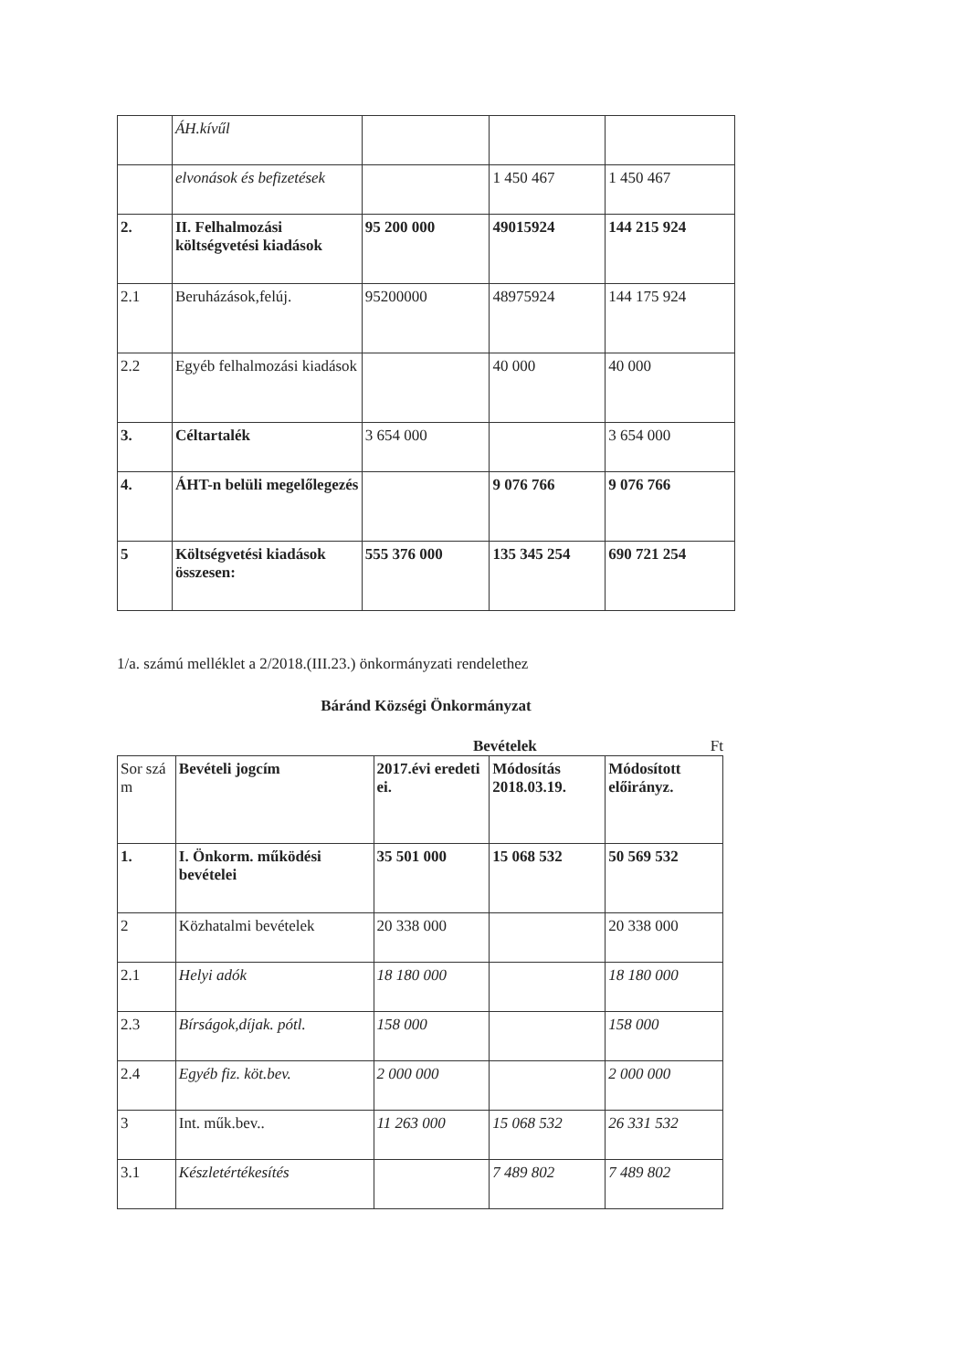| | ÁH.kívűl | | | |
| | elvonások és befizetések | | 1 450 467 | 1 450 467 |
| 2. | II. Felhalmozási költségvetési kiadások | 95 200 000 | 49015924 | 144 215 924 |
| 2.1 | Beruházások,felúj. | 95200000 | 48975924 | 144 175 924 |
| 2.2 | Egyéb felhalmozási kiadások | | 40 000 | 40 000 |
| 3. | Céltartalék | 3 654 000 | | 3 654 000 |
| 4. | ÁHT-n belüli megelőlegezés | | 9 076 766 | 9 076 766 |
| 5 | Költségvetési kiadások összesen: | 555 376 000 | 135 345 254 | 690 721 254 |
1/a. számú melléklet a 2/2018.(III.23.) önkormányzati rendelethez
Báránd Községi Önkormányzat
Bevételek Ft
| Sor szá m | Bevételi jogcím | 2017.évi eredeti ei. | Módosítás 2018.03.19. | Módosított előirányz. |
| 1. | I. Önkorm. működési bevételei | 35 501 000 | 15 068 532 | 50 569 532 |
| 2 | Közhatalmi bevételek | 20 338 000 | | 20 338 000 |
| 2.1 | Helyi adók | 18 180 000 | | 18 180 000 |
| 2.3 | Bírságok,díjak. pótl. | 158 000 | | 158 000 |
| 2.4 | Egyéb fiz. köt.bev. | 2 000 000 | | 2 000 000 |
| 3 | Int. műk.bev.. | 11 263 000 | 15 068 532 | 26 331 532 |
| 3.1 | Készletértékesítés | | 7 489 802 | 7 489 802 |